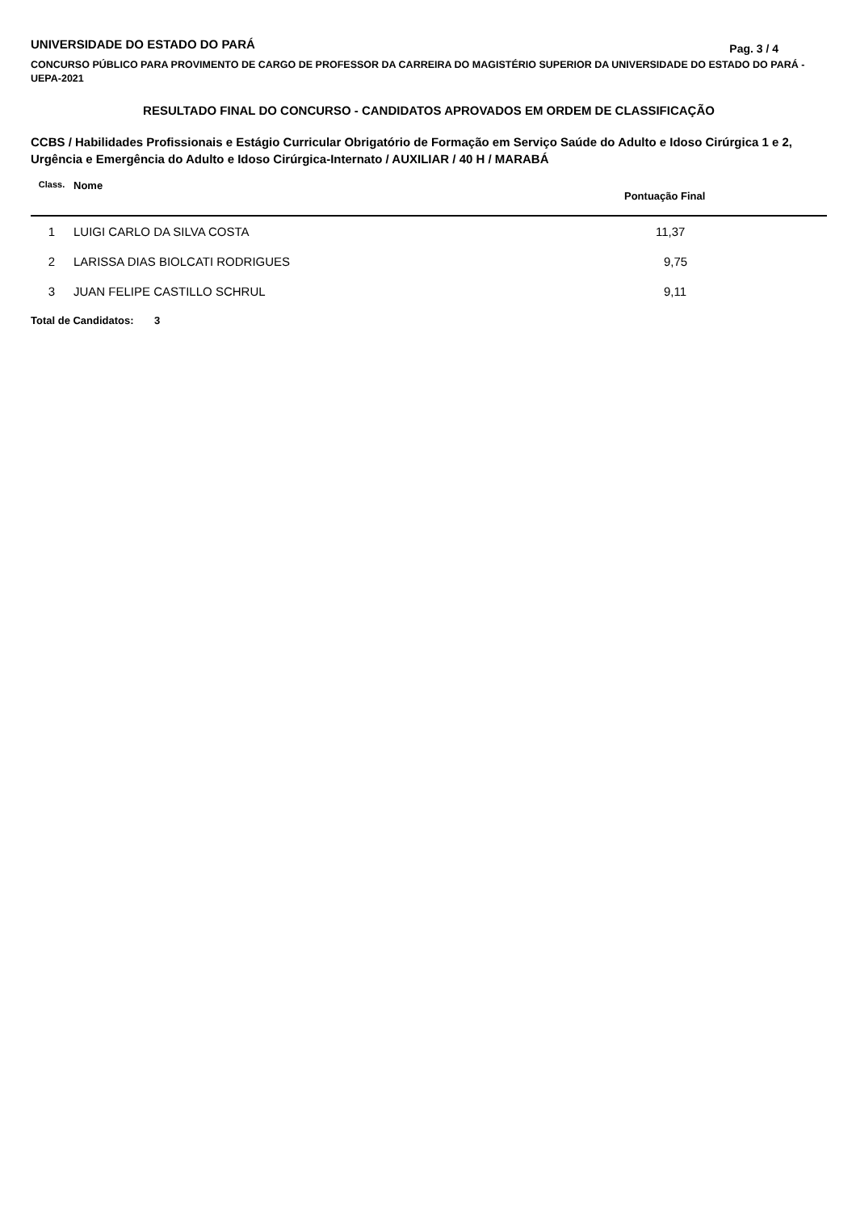UNIVERSIDADE DO ESTADO DO PARÁ
Pag. 3 / 4
CONCURSO PÚBLICO PARA PROVIMENTO DE CARGO DE PROFESSOR DA CARREIRA DO MAGISTÉRIO SUPERIOR DA UNIVERSIDADE DO ESTADO DO PARÁ - UEPA-2021
RESULTADO FINAL DO CONCURSO - CANDIDATOS APROVADOS EM ORDEM DE CLASSIFICAÇÃO
CCBS / Habilidades Profissionais e Estágio Curricular Obrigatório de Formação em Serviço Saúde do Adulto e Idoso Cirúrgica 1 e 2, Urgência e Emergência do Adulto e Idoso Cirúrgica-Internato / AUXILIAR / 40 H / MARABÁ
| Class. | Nome | Pontuação Final |
| --- | --- | --- |
| 1 | LUIGI CARLO DA SILVA COSTA | 11,37 |
| 2 | LARISSA DIAS BIOLCATI RODRIGUES | 9,75 |
| 3 | JUAN FELIPE CASTILLO SCHRUL | 9,11 |
Total de Candidatos: 3